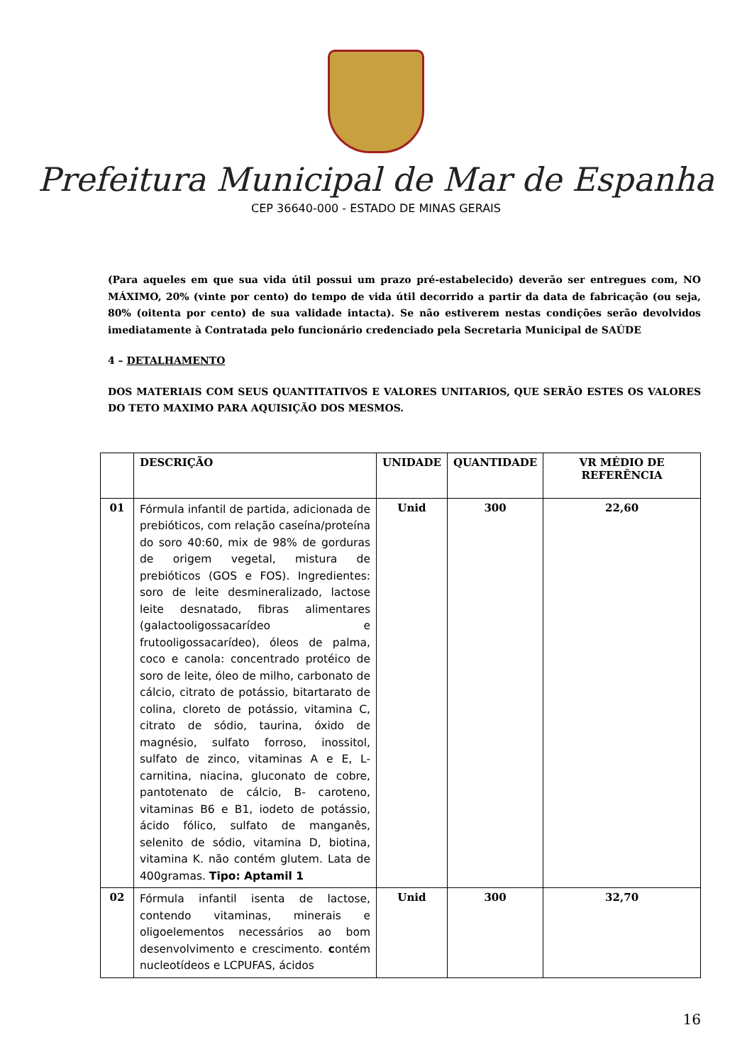Prefeitura Municipal de Mar de Espanha
CEP 36640-000 - ESTADO DE MINAS GERAIS
(Para aqueles em que sua vida útil possui um prazo pré-estabelecido) deverão ser entregues com, NO MÁXIMO, 20% (vinte por cento) do tempo de vida útil decorrido a partir da data de fabricação (ou seja, 80% (oitenta por cento) de sua validade intacta). Se não estiverem nestas condições serão devolvidos imediatamente à Contratada pelo funcionário credenciado pela Secretaria Municipal de SAÚDE
4 – DETALHAMENTO
DOS MATERIAIS COM SEUS QUANTITATIVOS E VALORES UNITARIOS, QUE SERÃO ESTES OS VALORES DO TETO MAXIMO PARA AQUISIÇÃO DOS MESMOS.
| | DESCRIÇÃO | UNIDADE | QUANTIDADE | VR MÉDIO DE REFERÊNCIA |
| --- | --- | --- | --- | --- |
| 01 | Fórmula infantil de partida, adicionada de prebióticos, com relação caseína/proteína do soro 40:60, mix de 98% de gorduras de origem vegetal, mistura de prebióticos (GOS e FOS). Ingredientes: soro de leite desmineralizado, lactose leite desnatado, fibras alimentares (galactooligossacarídeo e frutooligossacarídeo), óleos de palma, coco e canola: concentrado protéico de soro de leite, óleo de milho, carbonato de cálcio, citrato de potássio, bitartarato de colina, cloreto de potássio, vitamina C, citrato de sódio, taurina, óxido de magnésio, sulfato forroso, inossitol, sulfato de zinco, vitaminas A e E, L-carnitina, niacina, gluconato de cobre, pantotenato de cálcio, B- caroteno, vitaminas B6 e B1, iodeto de potássio, ácido fólico, sulfato de manganês, selenito de sódio, vitamina D, biotina, vitamina K. não contém glutem. Lata de 400gramas. Tipo: Aptamil 1 | Unid | 300 | 22,60 |
| 02 | Fórmula infantil isenta de lactose, contendo vitaminas, minerais e oligoelementos necessários ao bom desenvolvimento e crescimento. c ontém nucleotídeos e LCPUFAS, ácidos | Unid | 300 | 32,70 |
16